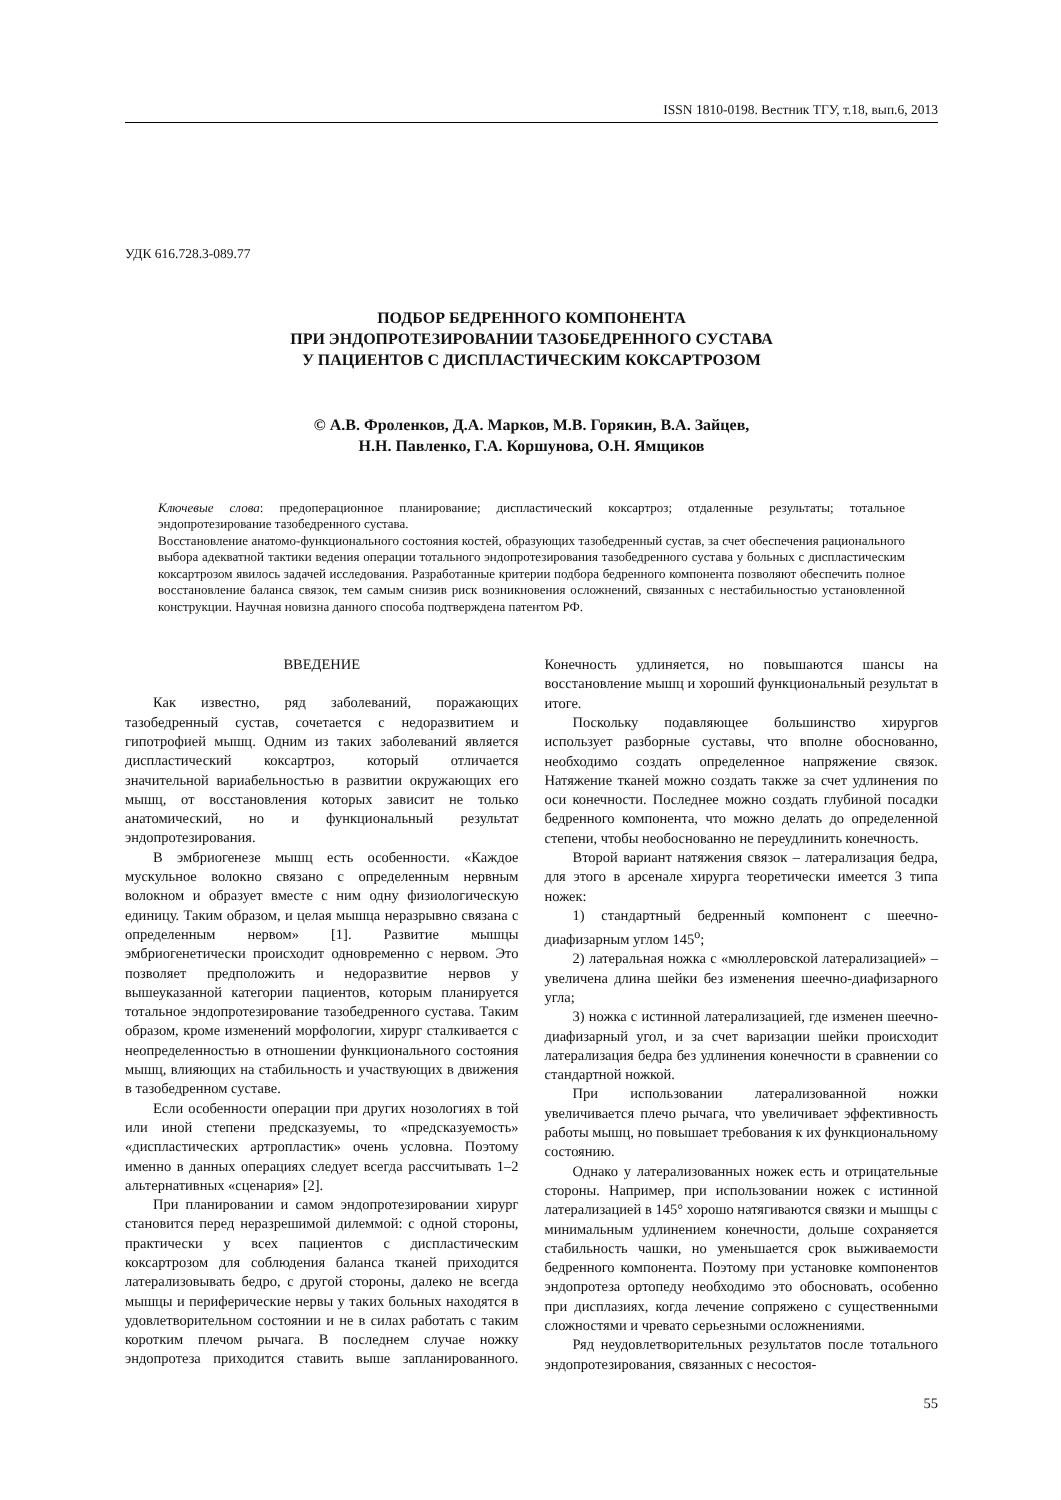ISSN 1810-0198. Вестник ТГУ, т.18, вып.6, 2013
УДК 616.728.3-089.77
ПОДБОР БЕДРЕННОГО КОМПОНЕНТА
ПРИ ЭНДОПРОТЕЗИРОВАНИИ ТАЗОБЕДРЕННОГО СУСТАВА
У ПАЦИЕНТОВ С ДИСПЛАСТИЧЕСКИМ КОКСАРТРОЗОМ
© А.В. Фроленков, Д.А. Марков, М.В. Горякин, В.А. Зайцев,
Н.Н. Павленко, Г.А. Коршунова, О.Н. Ямщиков
Ключевые слова: предоперационное планирование; диспластический коксартроз; отдаленные результаты; тотальное эндопротезирование тазобедренного сустава.
Восстановление анатомо-функционального состояния костей, образующих тазобедренный сустав, за счет обеспечения рационального выбора адекватной тактики ведения операции тотального эндопротезирования тазобедренного сустава у больных с диспластическим коксартрозом явилось задачей исследования. Разработанные критерии подбора бедренного компонента позволяют обеспечить полное восстановление баланса связок, тем самым снизив риск возникновения осложнений, связанных с нестабильностью установленной конструкции. Научная новизна данного способа подтверждена патентом РФ.
ВВЕДЕНИЕ
Как известно, ряд заболеваний, поражающих тазобедренный сустав, сочетается с недоразвитием и гипотрофией мышц. Одним из таких заболеваний является диспластический коксартроз, который отличается значительной вариабельностью в развитии окружающих его мышц, от восстановления которых зависит не только анатомический, но и функциональный результат эндопротезирования.
В эмбриогенезе мышц есть особенности. «Каждое мускульное волокно связано с определенным нервным волокном и образует вместе с ним одну физиологическую единицу. Таким образом, и целая мышца неразрывно связана с определенным нервом» [1]. Развитие мышцы эмбриогенетически происходит одновременно с нервом. Это позволяет предположить и недоразвитие нервов у вышеуказанной категории пациентов, которым планируется тотальное эндопротезирование тазобедренного сустава. Таким образом, кроме изменений морфологии, хирург сталкивается с неопределенностью в отношении функционального состояния мышц, влияющих на стабильность и участвующих в движения в тазобедренном суставе.
Если особенности операции при других нозологиях в той или иной степени предсказуемы, то «предсказуемость» «диспластических артропластик» очень условна. Поэтому именно в данных операциях следует всегда рассчитывать 1–2 альтернативных «сценария» [2].
При планировании и самом эндопротезировании хирург становится перед неразрешимой дилеммой: с одной стороны, практически у всех пациентов с диспластическим коксартрозом для соблюдения баланса тканей приходится латерализовывать бедро, с другой стороны, далеко не всегда мышцы и периферические нервы у таких больных находятся в удовлетворительном состоянии и не в силах работать с таким коротким плечом рычага. В последнем случае ножку эндопротеза приходится ставить выше запланированного. Конечность удлиняется, но повышаются шансы на восстановление мышц и хороший функциональный результат в итоге.
Поскольку подавляющее большинство хирургов использует разборные суставы, что вполне обоснованно, необходимо создать определенное напряжение связок. Натяжение тканей можно создать также за счет удлинения по оси конечности. Последнее можно создать глубиной посадки бедренного компонента, что можно делать до определенной степени, чтобы необоснованно не переудлинить конечность.
Второй вариант натяжения связок – латерализация бедра, для этого в арсенале хирурга теоретически имеется 3 типа ножек:
1) стандартный бедренный компонент с шеечно-диафизарным углом 145<sup>о</sup>;
2) латеральная ножка с «мюллеровской латерализацией» – увеличена длина шейки без изменения шеечно-диафизарного угла;
3) ножка с истинной латерализацией, где изменен шеечно-диафизарный угол, и за счет варизации шейки происходит латерализация бедра без удлинения конечности в сравнении со стандартной ножкой.
При использовании латерализованной ножки увеличивается плечо рычага, что увеличивает эффективность работы мышц, но повышает требования к их функциональному состоянию.
Однако у латерализованных ножек есть и отрицательные стороны. Например, при использовании ножек с истинной латерализацией в 145° хорошо натягиваются связки и мышцы с минимальным удлинением конечности, дольше сохраняется стабильность чашки, но уменьшается срок выживаемости бедренного компонента. Поэтому при установке компонентов эндопротеза ортопеду необходимо это обосновать, особенно при дисплазиях, когда лечение сопряжено с существенными сложностями и чревато серьезными осложнениями.
Ряд неудовлетворительных результатов после тотального эндопротезирования, связанных с несостоя-
55